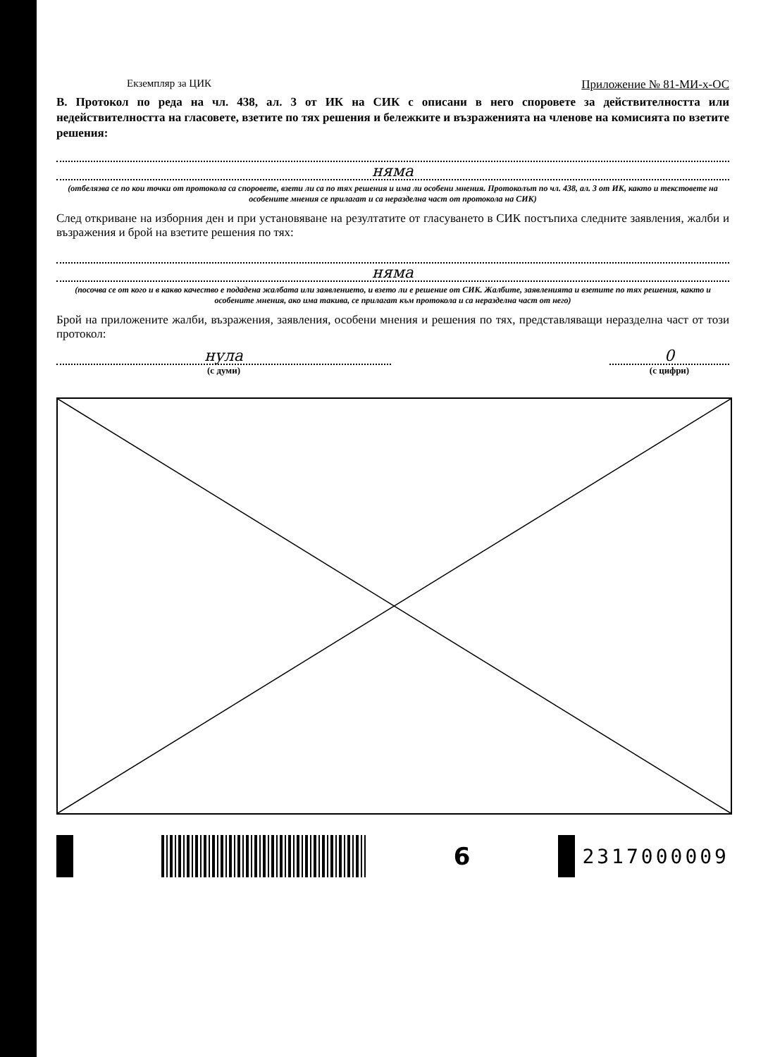Екземпляр за ЦИК Приложение № 81-МИ-х-ОС
В. Протокол по реда на чл. 438, ал. 3 от ИК на СИК с описани в него споровете за действителността или недействителността на гласовете, взетите по тях решения и бележките и възраженията на членове на комисията по взетите решения:
няма
(отбелязва се по кои точки от протокола са споровете, взети ли са по тях решения и има ли особени мнения. Протоколът по чл. 438, ал. 3 от ИК, както и текстовете на особените мнения се прилагат и са неразделна част от протокола на СИК)
След откриване на изборния ден и при установяване на резултатите от гласуването в СИК постъпиха следните заявления, жалби и възражения и брой на взетите решения по тях:
няма
(посочва се от кого и в какво качество е подадена жалбата или заявлението, и взето ли е решение от СИК. Жалбите, заявленията и взетите по тях решения, както и особените мнения, ако има такива, се прилагат към протокола и са неразделна част от него)
Брой на приложените жалби, възражения, заявления, особени мнения и решения по тях, представляващи неразделна част от този протокол:
нула
(с думи)
0
(с цифри)
6
2317000009